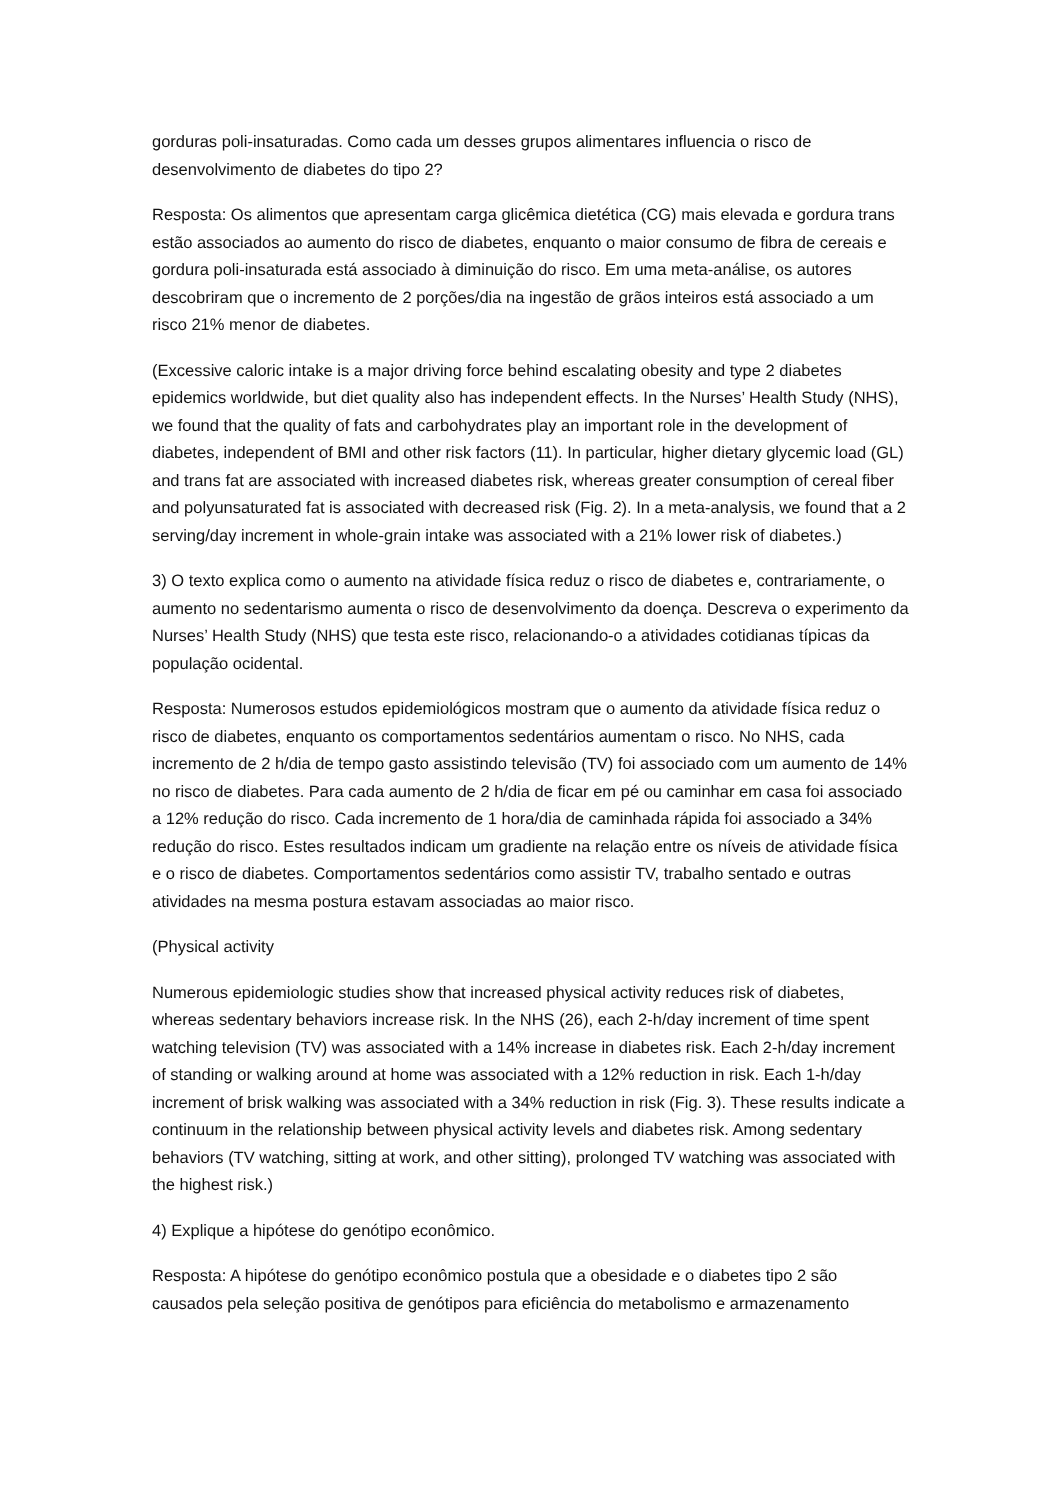gorduras poli-insaturadas. Como cada um desses grupos alimentares influencia o risco de desenvolvimento de diabetes do tipo 2?
Resposta: Os alimentos que apresentam carga glicêmica dietética (CG) mais elevada e gordura trans estão associados ao aumento do risco de diabetes, enquanto o maior consumo de fibra de cereais e gordura poli-insaturada está associado à diminuição do risco. Em uma meta-análise, os autores descobriram que o incremento de 2 porções/dia na ingestão de grãos inteiros está associado a um risco 21% menor de diabetes.
(Excessive caloric intake is a major driving force behind escalating obesity and type 2 diabetes epidemics worldwide, but diet quality also has independent effects. In the Nurses’ Health Study (NHS), we found that the quality of fats and carbohydrates play an important role in the development of diabetes, independent of BMI and other risk factors (11). In particular, higher dietary glycemic load (GL) and trans fat are associated with increased diabetes risk, whereas greater consumption of cereal fiber and polyunsaturated fat is associated with decreased risk (Fig. 2). In a meta-analysis, we found that a 2 serving/day increment in whole-grain intake was associated with a 21% lower risk of diabetes.)
3) O texto explica como o aumento na atividade física reduz o risco de diabetes e, contrariamente, o aumento no sedentarismo aumenta o risco de desenvolvimento da doença. Descreva o experimento da Nurses’ Health Study (NHS) que testa este risco, relacionando-o a atividades cotidianas típicas da população ocidental.
Resposta: Numerosos estudos epidemiológicos mostram que o aumento da atividade física reduz o risco de diabetes, enquanto os comportamentos sedentários aumentam o risco. No NHS, cada incremento de 2 h/dia de tempo gasto assistindo televisão (TV) foi associado com um aumento de 14% no risco de diabetes. Para cada aumento de 2 h/dia de ficar em pé ou caminhar em casa foi associado a 12% redução do risco. Cada incremento de 1 hora/dia de caminhada rápida foi associado a 34% redução do risco. Estes resultados indicam um gradiente na relação entre os níveis de atividade física e o risco de diabetes. Comportamentos sedentários como assistir TV, trabalho sentado e outras atividades na mesma postura estavam associadas ao maior risco.
(Physical activity
Numerous epidemiologic studies show that increased physical activity reduces risk of diabetes, whereas sedentary behaviors increase risk. In the NHS (26), each 2-h/day increment of time spent watching television (TV) was associated with a 14% increase in diabetes risk. Each 2-h/day increment of standing or walking around at home was associated with a 12% reduction in risk. Each 1-h/day increment of brisk walking was associated with a 34% reduction in risk (Fig. 3). These results indicate a continuum in the relationship between physical activity levels and diabetes risk. Among sedentary behaviors (TV watching, sitting at work, and other sitting), prolonged TV watching was associated with the highest risk.)
4) Explique a hipótese do genótipo econômico.
Resposta: A hipótese do genótipo econômico postula que a obesidade e o diabetes tipo 2 são causados pela seleção positiva de genótipos para eficiência do metabolismo e armazenamento